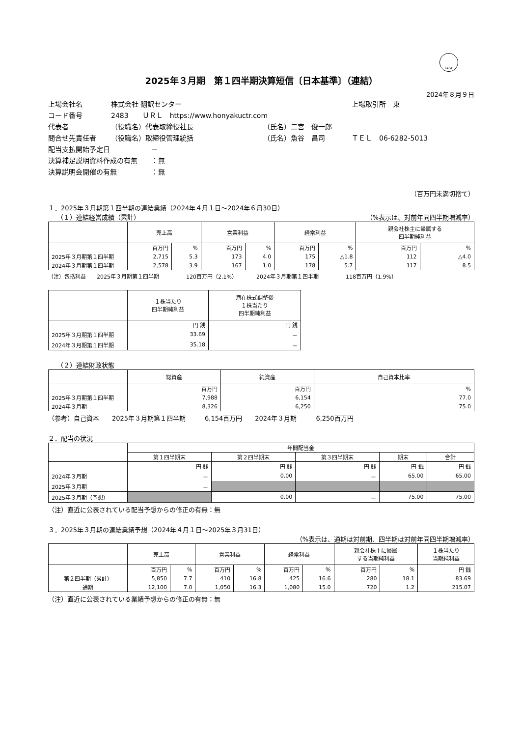FASF
2025年３月期　第１四半期決算短信〔日本基準〕（連結）
2024年８月９日
上場会社名 株式会社 翻訳センター 上場取引所　東
コード番号 2483　　ＵＲＬ　https://www.honyakuctr.com
代表者 （役職名）代表取締役社長 （氏名）二宮　俊一郎
問合せ先責任者 （役職名）取締役管理統括 （氏名）魚谷　昌司 ＴＥＬ　06-6282-5013
配当支払開始予定日 －
決算補足説明資料作成の有無 ：無
決算説明会開催の有無 ：無
（百万円未満切捨て）
１．2025年３月期第１四半期の連結業績（2024年４月１日～2024年６月30日）
（１）連結経営成績（累計） （%表示は、対前年同四半期増減率）
| | 売上高 | | 営業利益 | | 経常利益 | | 親会社株主に帰属する 四半期純利益 | |
| --- | --- | --- | --- | --- | --- | --- | --- | --- |
| | 百万円 | % | 百万円 | % | 百万円 | % | 百万円 | % |
| 2025年３月期第１四半期 | 2,715 | 5.3 | 173 | 4.0 | 175 | △1.8 | 112 | △4.0 |
| 2024年３月期第１四半期 | 2,578 | 3.9 | 167 | 1.0 | 178 | 5.7 | 117 | 8.5 |
（注）包括利益　　2025年３月期第１四半期　　　　　120百万円（2.1%）　　　　2024年３月期第１四半期　　　　　118百万円（1.9%）
| | １株当たり 四半期純利益 | 潜在株式調整後 １株当たり 四半期純利益 |
| --- | --- | --- |
| | 円 銭 | 円 銭 |
| 2025年３月期第１四半期 | 33.69 | － |
| 2024年３月期第１四半期 | 35.18 | － |
（２）連結財政状態
| | 総資産 | 純資産 | 自己資本比率 |
| --- | --- | --- | --- |
| | 百万円 | 百万円 | % |
| 2025年３月期第１四半期 | 7,988 | 6,154 | 77.0 |
| 2024年３月期 | 8,326 | 6,250 | 75.0 |
（参考）自己資本　　2025年３月期第１四半期　　　6,154百万円　　2024年３月期　　　6,250百万円
２．配当の状況
| | 年間配当金 | | | | |
| --- | --- | --- | --- | --- | --- |
| | 第１四半期末 | 第２四半期末 | 第３四半期末 | 期末 | 合計 |
| | 円 銭 | 円 銭 | 円 銭 | 円 銭 | 円 銭 |
| 2024年３月期 | － | 0.00 | － | 65.00 | 65.00 |
| 2025年３月期 | － | | | | |
| 2025年３月期（予想） | | 0.00 | － | 75.00 | 75.00 |
（注）直近に公表されている配当予想からの修正の有無：無
３．2025年３月期の連結業績予想（2024年４月１日～2025年３月31日）
（%表示は、通期は対前期、四半期は対前年同四半期増減率）
| | 売上高 | | 営業利益 | | 経常利益 | | 親会社株主に帰属 する当期純利益 | | １株当たり 当期純利益 |
| --- | --- | --- | --- | --- | --- | --- | --- | --- | --- |
| | 百万円 | % | 百万円 | % | 百万円 | % | 百万円 | % | 円 銭 |
| 第２四半期（累計） | 5,850 | 7.7 | 410 | 16.8 | 425 | 16.6 | 280 | 18.1 | 83.69 |
| 通期 | 12,100 | 7.0 | 1,050 | 16.3 | 1,080 | 15.0 | 720 | 1.2 | 215.07 |
（注）直近に公表されている業績予想からの修正の有無：無